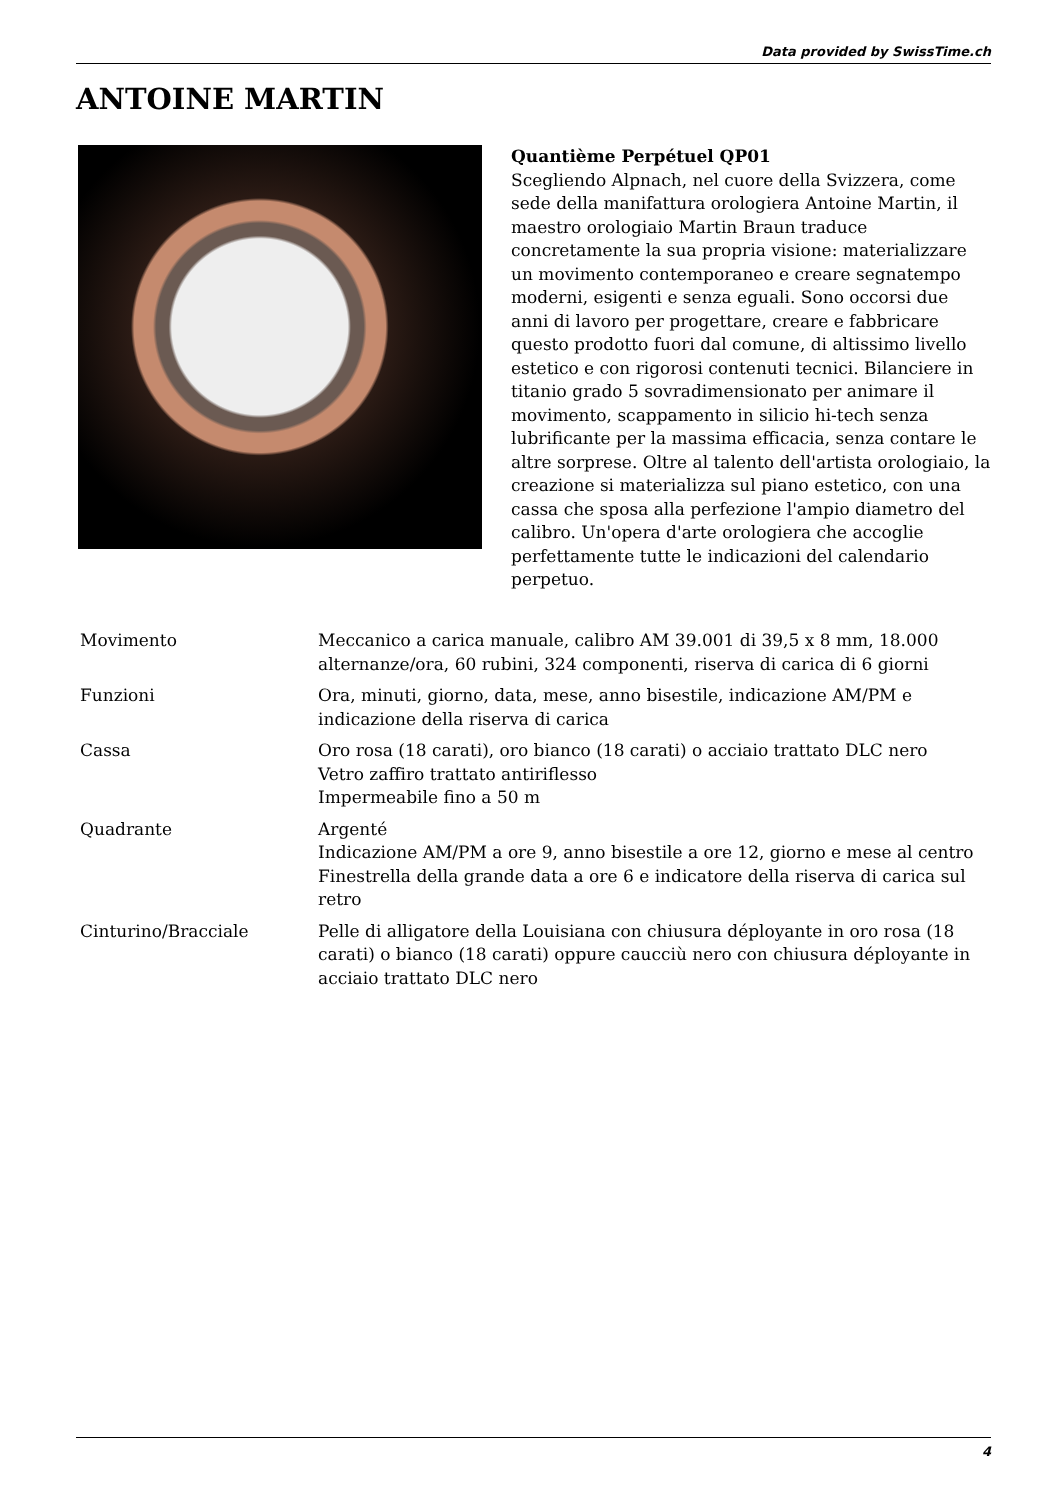Data provided by SwissTime.ch
ANTOINE MARTIN
Quantième Perpétuel QP01
Scegliendo Alpnach, nel cuore della Svizzera, come sede della manifattura orologiera Antoine Martin, il maestro orologiaio Martin Braun traduce concretamente la sua propria visione: materializzare un movimento contemporaneo e creare segnatempo moderni, esigenti e senza eguali. Sono occorsi due anni di lavoro per progettare, creare e fabbricare questo prodotto fuori dal comune, di altissimo livello estetico e con rigorosi contenuti tecnici. Bilanciere in titanio grado 5 sovradimensionato per animare il movimento, scappamento in silicio hi-tech senza lubrificante per la massima efficacia, senza contare le altre sorprese. Oltre al talento dell'artista orologiaio, la creazione si materializza sul piano estetico, con una cassa che sposa alla perfezione l'ampio diametro del calibro. Un'opera d'arte orologiera che accoglie perfettamente tutte le indicazioni del calendario perpetuo.
| Movimento | Meccanico a carica manuale, calibro AM 39.001 di 39,5 x 8 mm, 18.000 alternanze/ora, 60 rubini, 324 componenti, riserva di carica di 6 giorni |
| Funzioni | Ora, minuti, giorno, data, mese, anno bisestile, indicazione AM/PM e indicazione della riserva di carica |
| Cassa | Oro rosa (18 carati), oro bianco (18 carati) o acciaio trattato DLC nero Vetro zaffiro trattato antiriflesso Impermeabile fino a 50 m |
| Quadrante | Argenté Indicazione AM/PM a ore 9, anno bisestile a ore 12, giorno e mese al centro Finestrella della grande data a ore 6 e indicatore della riserva di carica sul retro |
| Cinturino/Bracciale | Pelle di alligatore della Louisiana con chiusura déployante in oro rosa (18 carati) o bianco (18 carati) oppure caucciù nero con chiusura déployante in acciaio trattato DLC nero |
4